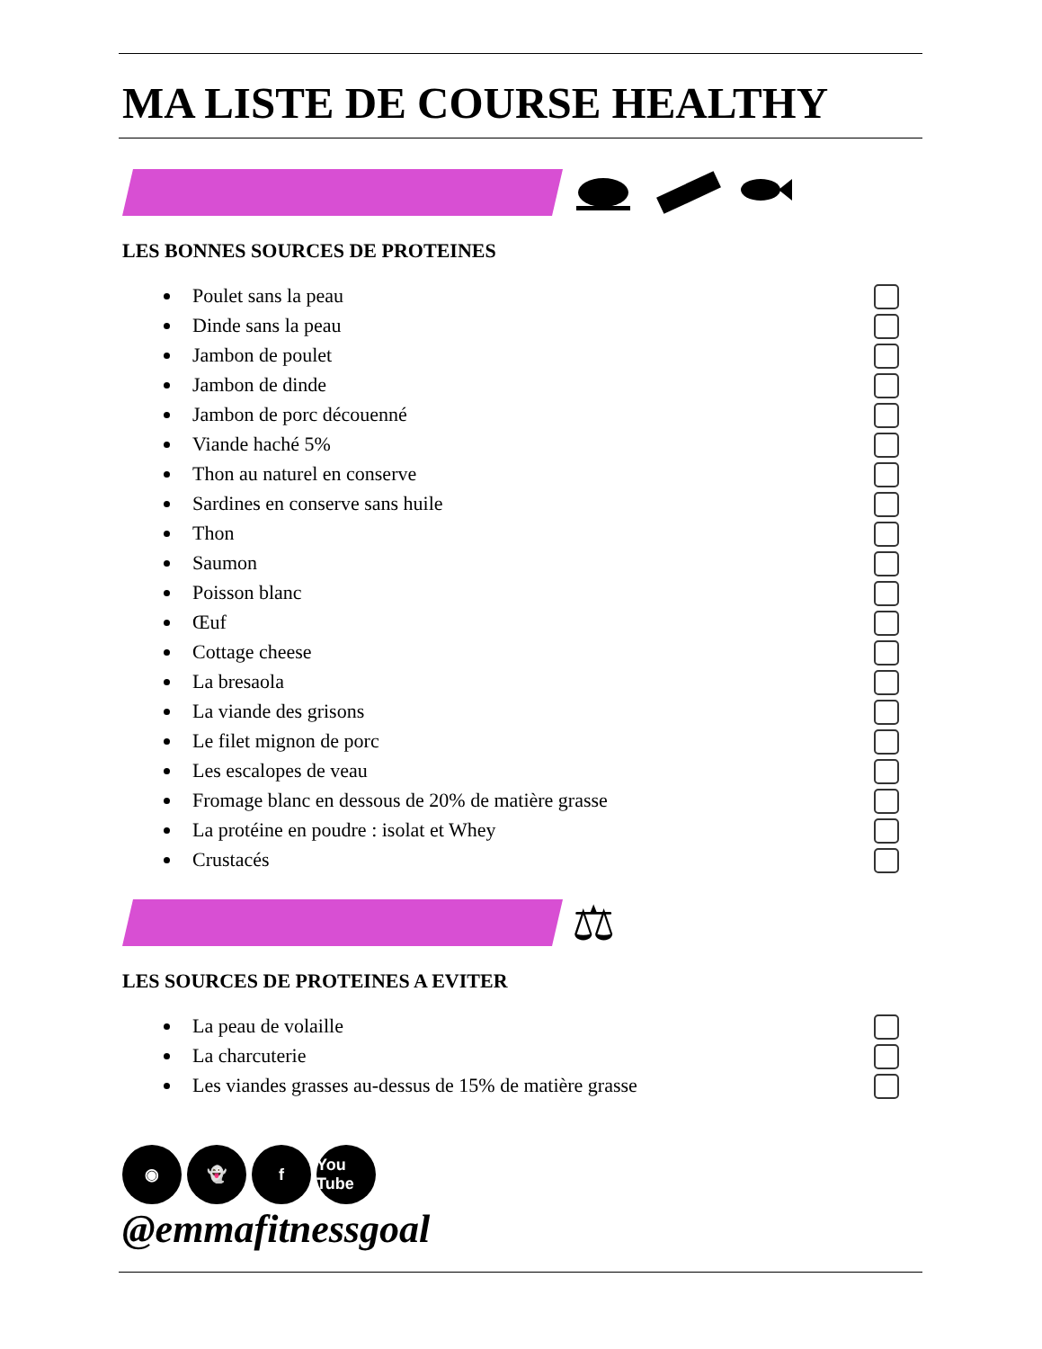MA LISTE DE COURSE HEALTHY
LES BONNES SOURCES DE PROTEINES
Poulet sans la peau
Dinde sans la peau
Jambon de poulet
Jambon de dinde
Jambon de porc découenné
Viande haché 5%
Thon au naturel en conserve
Sardines en conserve sans huile
Thon
Saumon
Poisson blanc
Œuf
Cottage cheese
La bresaola
La viande des grisons
Le filet mignon de porc
Les escalopes de veau
Fromage blanc en dessous de 20% de matière grasse
La protéine en poudre : isolat et Whey
Crustacés
⚖
LES SOURCES DE PROTEINES A EVITER
La peau de volaille
La charcuterie
Les viandes grasses au-dessus de 15% de matière grasse
◉ 👻 f You Tube
@emmafitnessgoal